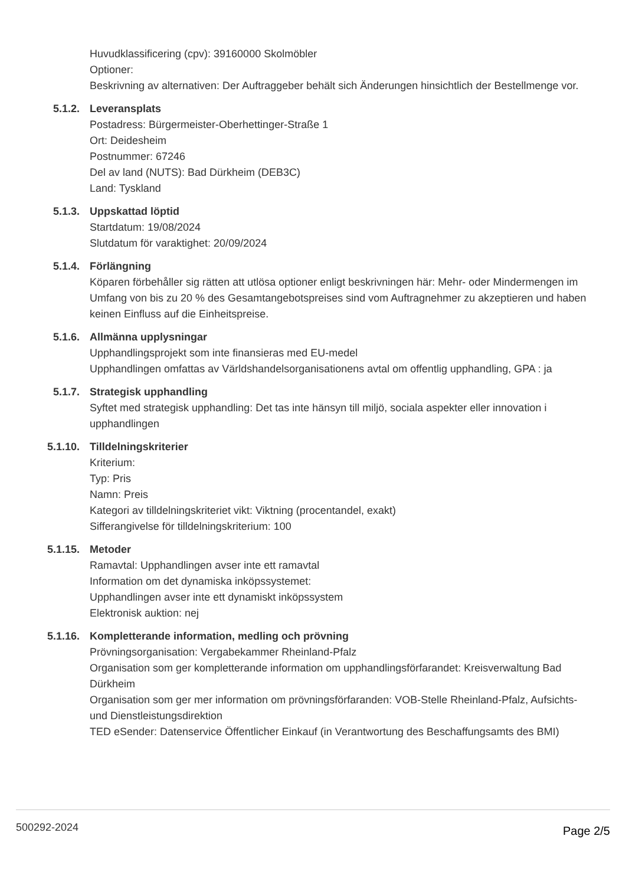Huvudklassificering (cpv): 39160000 Skolmöbler
Optioner:
Beskrivning av alternativen: Der Auftraggeber behält sich Änderungen hinsichtlich der Bestellmenge vor.
5.1.2. Leveransplats
Postadress: Bürgermeister-Oberhettinger-Straße 1
Ort: Deidesheim
Postnummer: 67246
Del av land (NUTS): Bad Dürkheim (DEB3C)
Land: Tyskland
5.1.3. Uppskattad löptid
Startdatum: 19/08/2024
Slutdatum för varaktighet: 20/09/2024
5.1.4. Förlängning
Köparen förbehåller sig rätten att utlösa optioner enligt beskrivningen här: Mehr- oder Mindermengen im Umfang von bis zu 20 % des Gesamtangebotspreises sind vom Auftragnehmer zu akzeptieren und haben keinen Einfluss auf die Einheitspreise.
5.1.6. Allmänna upplysningar
Upphandlingsprojekt som inte finansieras med EU-medel
Upphandlingen omfattas av Världshandelsorganisationens avtal om offentlig upphandling, GPA : ja
5.1.7. Strategisk upphandling
Syftet med strategisk upphandling: Det tas inte hänsyn till miljö, sociala aspekter eller innovation i upphandlingen
5.1.10. Tilldelningskriterier
Kriterium:
Typ: Pris
Namn: Preis
Kategori av tilldelningskriteriet vikt: Viktning (procentandel, exakt)
Sifferangivelse för tilldelningskriterium: 100
5.1.15. Metoder
Ramavtal: Upphandlingen avser inte ett ramavtal
Information om det dynamiska inköpssystemet:
Upphandlingen avser inte ett dynamiskt inköpssystem
Elektronisk auktion: nej
5.1.16. Kompletterande information, medling och prövning
Prövningsorganisation: Vergabekammer Rheinland-Pfalz
Organisation som ger kompletterande information om upphandlingsförfarandet: Kreisverwaltung Bad Dürkheim
Organisation som ger mer information om prövningsförfaranden: VOB-Stelle Rheinland-Pfalz, Aufsichts- und Dienstleistungsdirektion
TED eSender: Datenservice Öffentlicher Einkauf (in Verantwortung des Beschaffungsamts des BMI)
500292-2024 Page 2/5